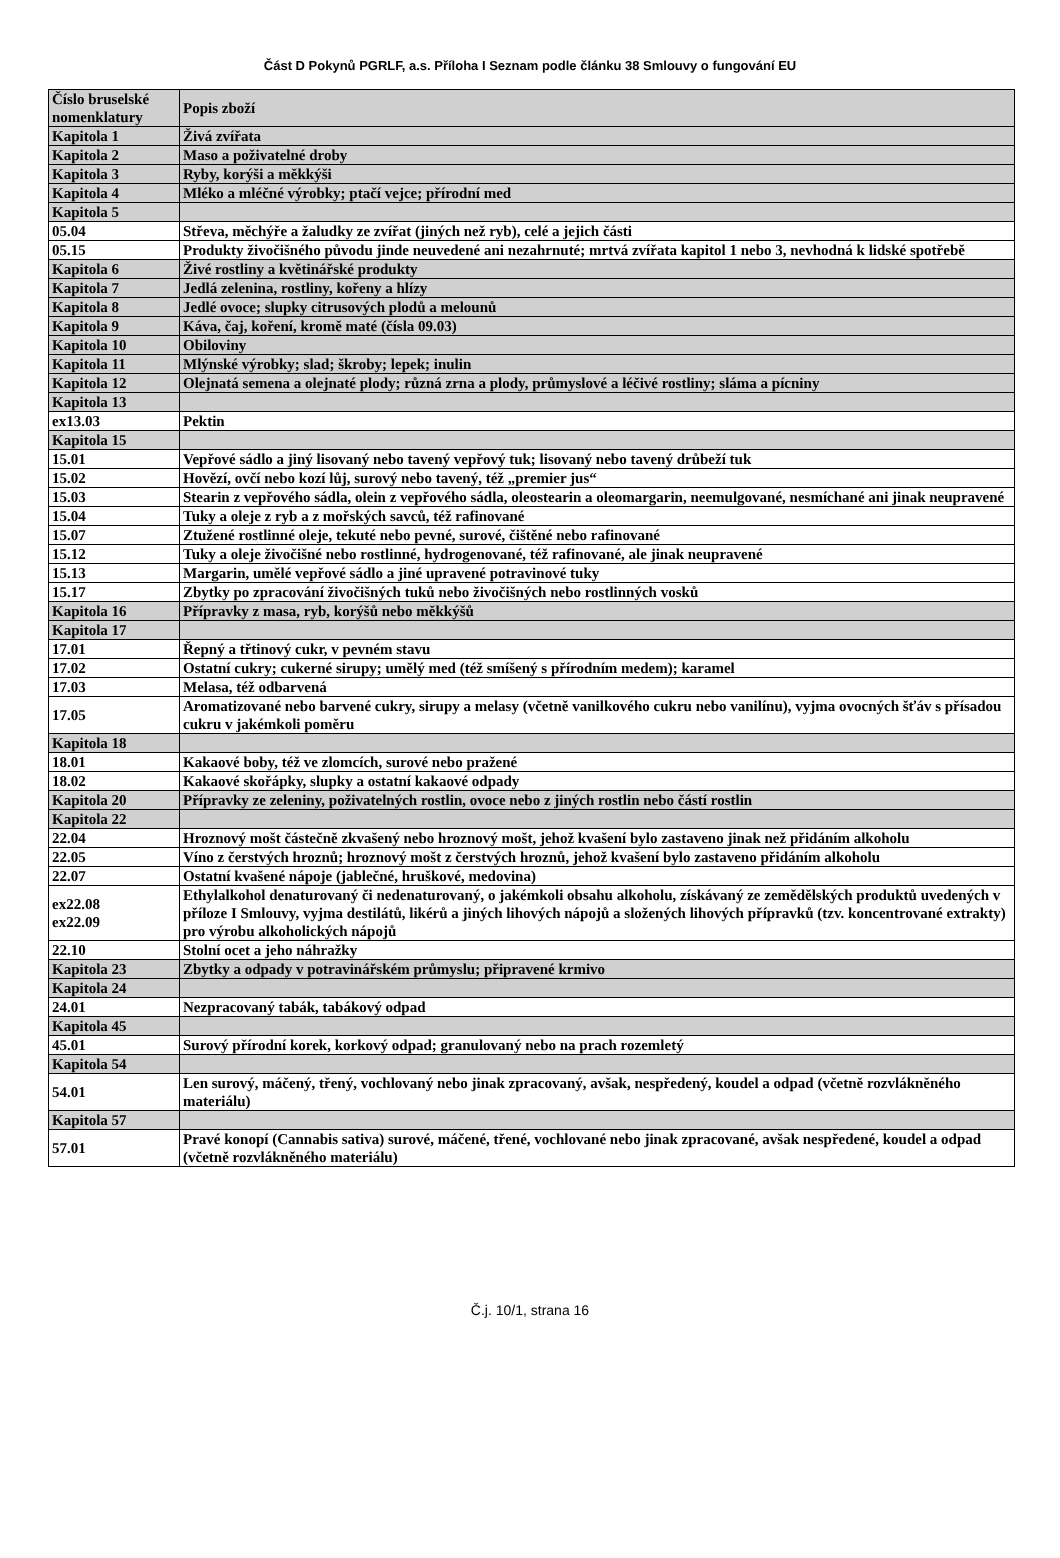Část D Pokynů PGRLF, a.s. Příloha I Seznam podle článku 38 Smlouvy o fungování EU
| Číslo bruselské nomenklatury | Popis zboží |
| --- | --- |
| Kapitola 1 | Živá zvířata |
| Kapitola 2 | Maso a poživatelné droby |
| Kapitola 3 | Ryby, korýši a měkkýši |
| Kapitola 4 | Mléko a mléčné výrobky; ptačí vejce; přírodní med |
| Kapitola 5 | |
| 05.04 | Střeva, měchýře a žaludky ze zvířat (jiných než ryb), celé a jejich části |
| 05.15 | Produkty živočišného původu jinde neuvedené ani nezahrnuté; mrtvá zvířata kapitol 1 nebo 3, nevhodná k lidské spotřebě |
| Kapitola 6 | Živé rostliny a květinářské produkty |
| Kapitola 7 | Jedlá zelenina, rostliny, kořeny a hlízy |
| Kapitola 8 | Jedlé ovoce; slupky citrusových plodů a melounů |
| Kapitola 9 | Káva, čaj, koření, kromě maté (čísla 09.03) |
| Kapitola 10 | Obiloviny |
| Kapitola 11 | Mlýnské výrobky; slad; škroby; lepek; inulin |
| Kapitola 12 | Olejnatá semena a olejnaté plody; různá zrna a plody, průmyslové a léčivé rostliny; sláma a pícniny |
| Kapitola 13 | |
| ex13.03 | Pektin |
| Kapitola 15 | |
| 15.01 | Vepřové sádlo a jiný lisovaný nebo tavený vepřový tuk; lisovaný nebo tavený drůbeží tuk |
| 15.02 | Hovězí, ovčí nebo kozí lůj, surový nebo tavený, též „premier jus“ |
| 15.03 | Stearin z vepřového sádla, olein z vepřového sádla, oleostearin a oleomargarin, neemulgované, nesmíchané ani jinak neupravené |
| 15.04 | Tuky a oleje z ryb a z mořských savců, též rafinované |
| 15.07 | Ztužené rostlinné oleje, tekuté nebo pevné, surové, čištěné nebo rafinované |
| 15.12 | Tuky a oleje živočišné nebo rostlinné, hydrogenované, též rafinované, ale jinak neupravené |
| 15.13 | Margarin, umělé vepřové sádlo a jiné upravené potravinové tuky |
| 15.17 | Zbytky po zpracování živočišných tuků nebo živočišných nebo rostlinných vosků |
| Kapitola 16 | Přípravky z masa, ryb, korýšů nebo měkkýšů |
| Kapitola 17 | |
| 17.01 | Řepný a třtinový cukr, v pevném stavu |
| 17.02 | Ostatní cukry; cukerné sirupy; umělý med (též smíšený s přírodním medem); karamel |
| 17.03 | Melasa, též odbarvená |
| 17.05 | Aromatizované nebo barvené cukry, sirupy a melasy (včetně vanilkového cukru nebo vanilínu), vyjma ovocných šťáv s přísadou cukru v jakémkoli poměru |
| Kapitola 18 | |
| 18.01 | Kakaové boby, též ve zlomcích, surové nebo pražené |
| 18.02 | Kakaové skořápky, slupky a ostatní kakaové odpady |
| Kapitola 20 | Přípravky ze zeleniny, poživatelných rostlin, ovoce nebo z jiných rostlin nebo částí rostlin |
| Kapitola 22 | |
| 22.04 | Hroznový mošt částečně zkvašený nebo hroznový mošt, jehož kvašení bylo zastaveno jinak než přidáním alkoholu |
| 22.05 | Víno z čerstvých hroznů; hroznový mošt z čerstvých hroznů, jehož kvašení bylo zastaveno přidáním alkoholu |
| 22.07 | Ostatní kvašené nápoje (jablečné, hruškové, medovina) |
| ex22.08 ex22.09 | Ethylalkohol denaturovaný či nedenaturovaný, o jakémkoli obsahu alkoholu, získávaný ze zemědělských produktů uvedených v příloze I Smlouvy, vyjma destilátů, likérů a jiných lihových nápojů a složených lihových přípravků (tzv. koncentrované extrakty) pro výrobu alkoholických nápojů |
| 22.10 | Stolní ocet a jeho náhražky |
| Kapitola 23 | Zbytky a odpady v potravinářském průmyslu; připravené krmivo |
| Kapitola 24 | |
| 24.01 | Nezpracovaný tabák, tabákový odpad |
| Kapitola 45 | |
| 45.01 | Surový přírodní korek, korkový odpad; granulovaný nebo na prach rozemletý |
| Kapitola 54 | |
| 54.01 | Len surový, máčený, třený, vochlovaný nebo jinak zpracovaný, avšak, nespředený, koudel a odpad (včetně rozvlákněného materiálu) |
| Kapitola 57 | |
| 57.01 | Pravé konopí (Cannabis sativa) surové, máčené, třené, vochlované nebo jinak zpracované, avšak nespředené, koudel a odpad (včetně rozvlákněného materiálu) |
Č.j. 10/1, strana 16